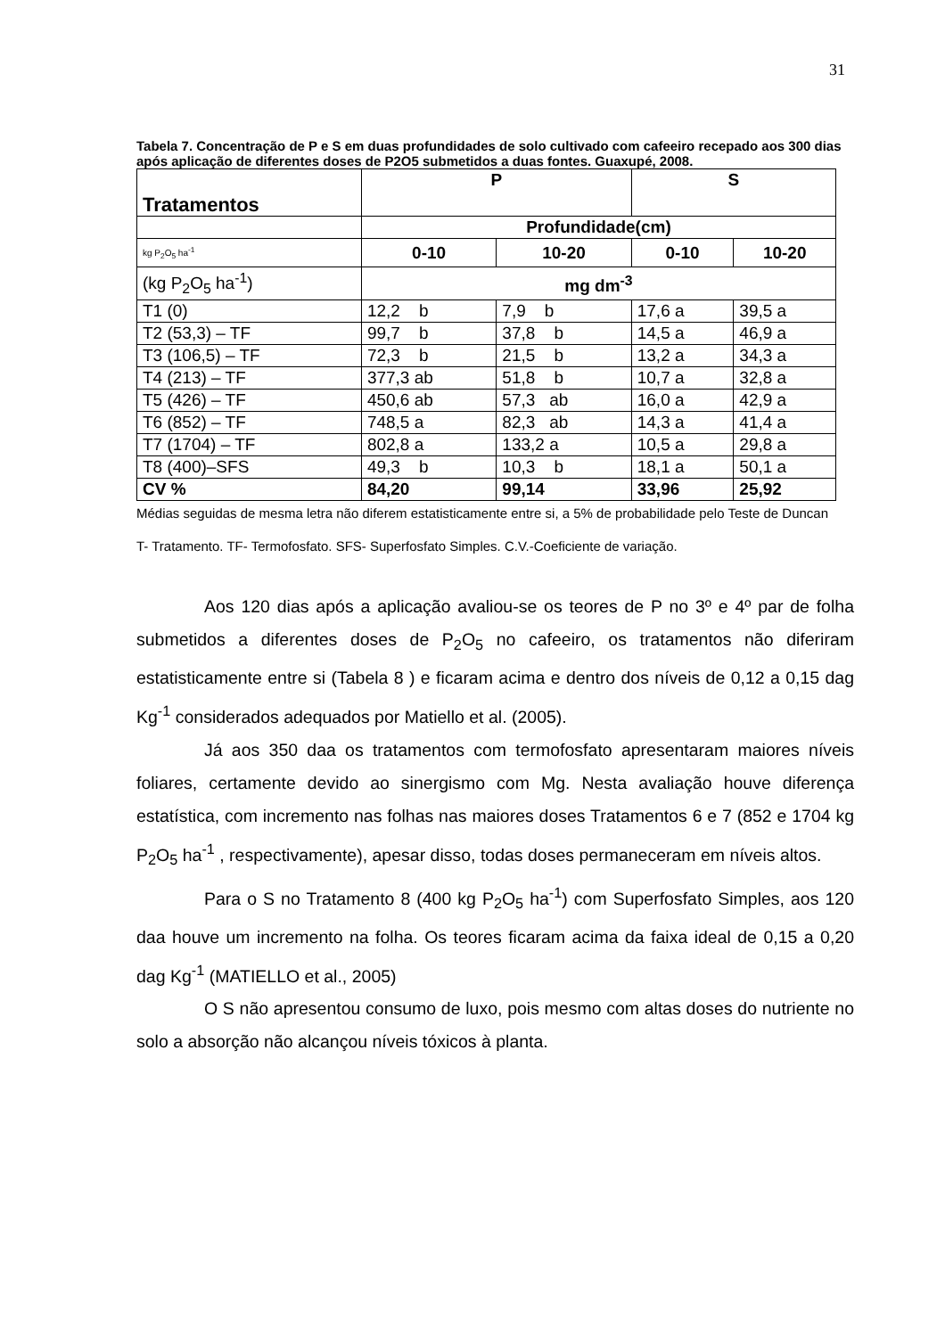31
Tabela 7. Concentração de P e S em duas profundidades de solo cultivado com cafeeiro recepado aos 300 dias após aplicação de diferentes doses de P2O5 submetidos a duas fontes. Guaxupé, 2008.
| Tratamentos | P | | S | |
| --- | --- | --- | --- | --- |
| | Profundidade(cm) | | | |
| kg P<sub>2</sub>O<sub>5</sub> ha<sup>-1</sup> | 0-10 | 10-20 | 0-10 | 10-20 |
| (kg P<sub>2</sub>O<sub>5</sub> ha<sup>-1</sup>) | mg dm<sup>-3</sup> | | | |
| T1 (0) | 12,2 b | 7,9 b | 17,6 a | 39,5 a |
| T2 (53,3) – TF | 99,7 b | 37,8 b | 14,5 a | 46,9 a |
| T3 (106,5) – TF | 72,3 b | 21,5 b | 13,2 a | 34,3 a |
| T4 (213) – TF | 377,3 ab | 51,8 b | 10,7 a | 32,8 a |
| T5 (426) – TF | 450,6 ab | 57,3 ab | 16,0 a | 42,9 a |
| T6 (852) – TF | 748,5 a | 82,3 ab | 14,3 a | 41,4 a |
| T7 (1704) – TF | 802,8 a | 133,2 a | 10,5 a | 29,8 a |
| T8 (400)–SFS | 49,3 b | 10,3 b | 18,1 a | 50,1 a |
| CV % | 84,20 | 99,14 | 33,96 | 25,92 |
Médias seguidas de mesma letra não diferem estatisticamente entre si, a 5% de probabilidade pelo Teste de Duncan
T- Tratamento. TF- Termofosfato. SFS- Superfosfato Simples. C.V.-Coeficiente de variação.
Aos 120 dias após a aplicação avaliou-se os teores de P no 3º e 4º par de folha submetidos a diferentes doses de P<sub>2</sub>O<sub>5</sub> no cafeeiro, os tratamentos não diferiram estatisticamente entre si (Tabela 8 ) e ficaram acima e dentro dos níveis de 0,12 a 0,15 dag Kg<sup>-1</sup> considerados adequados por Matiello et al. (2005).
Já aos 350 daa os tratamentos com termofosfato apresentaram maiores níveis foliares, certamente devido ao sinergismo com Mg. Nesta avaliação houve diferença estatística, com incremento nas folhas nas maiores doses Tratamentos 6 e 7 (852 e 1704 kg P<sub>2</sub>O<sub>5</sub> ha<sup>-1</sup> , respectivamente), apesar disso, todas doses permaneceram em níveis altos.
Para o S no Tratamento 8 (400 kg P<sub>2</sub>O<sub>5</sub> ha<sup>-1</sup>) com Superfosfato Simples, aos 120 daa houve um incremento na folha. Os teores ficaram acima da faixa ideal de 0,15 a 0,20 dag Kg<sup>-1</sup> (MATIELLO et al., 2005)
O S não apresentou consumo de luxo, pois mesmo com altas doses do nutriente no solo a absorção não alcançou níveis tóxicos à planta.